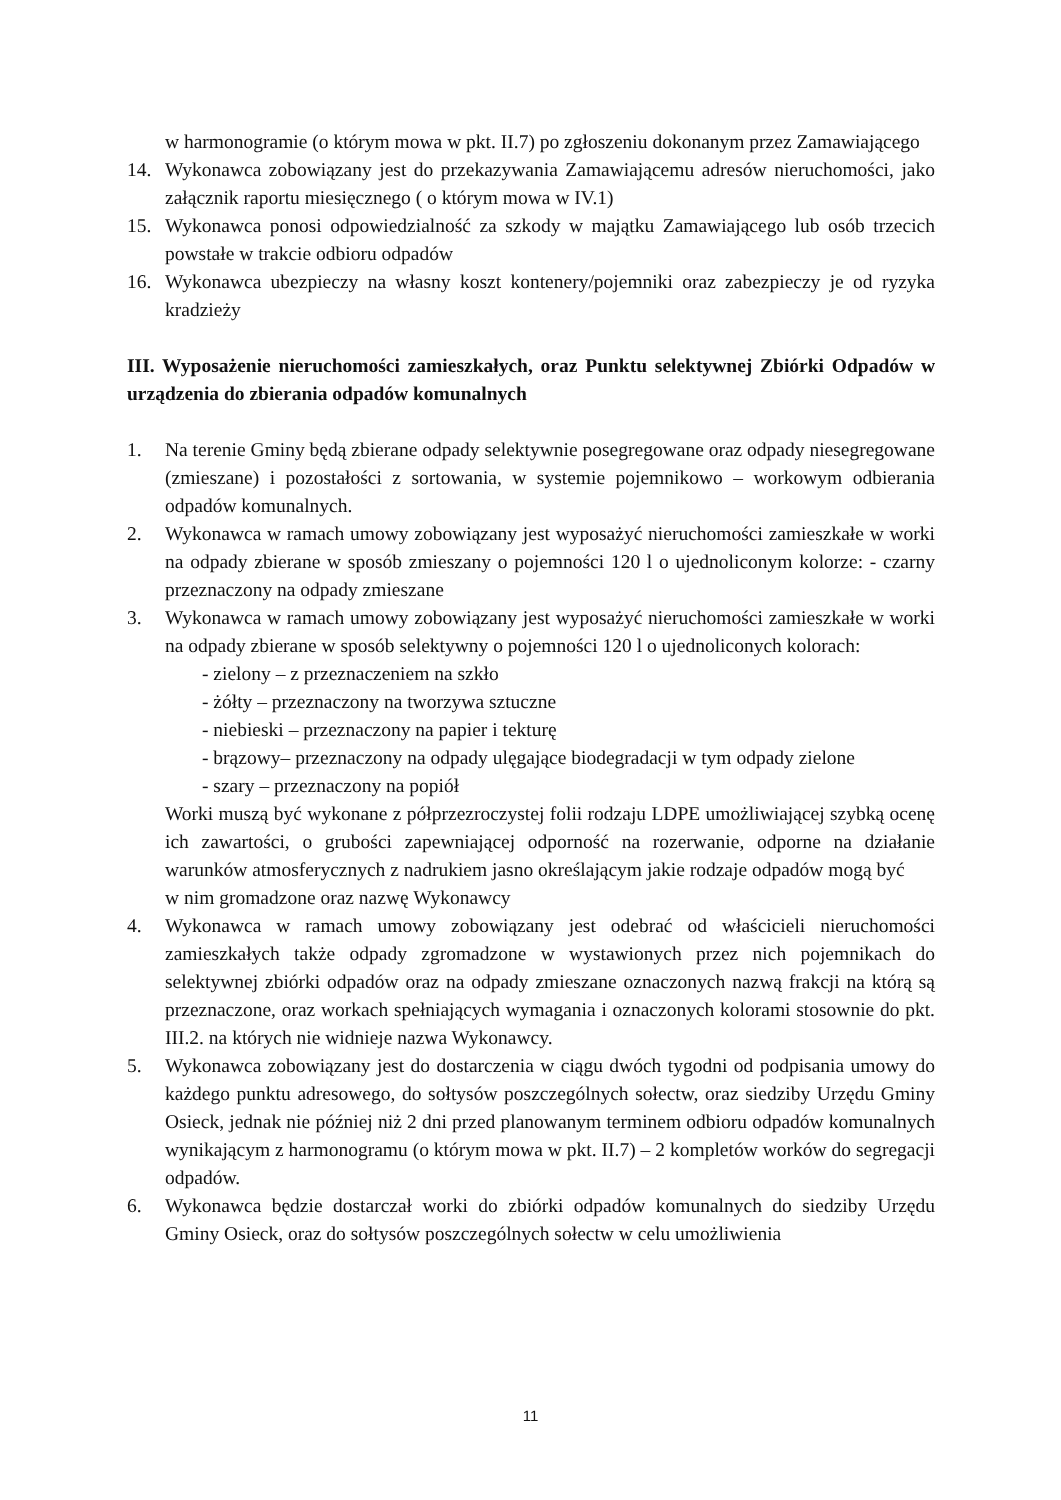w harmonogramie (o którym mowa w pkt. II.7) po zgłoszeniu dokonanym przez Zamawiającego
14. Wykonawca zobowiązany jest do przekazywania Zamawiającemu adresów nieruchomości, jako załącznik raportu miesięcznego ( o którym mowa w IV.1)
15. Wykonawca ponosi odpowiedzialność za szkody w majątku Zamawiającego lub osób trzecich powstałe w trakcie odbioru odpadów
16. Wykonawca ubezpieczy na własny koszt kontenery/pojemniki oraz zabezpieczy je od ryzyka kradzieży
III. Wyposażenie nieruchomości zamieszkałych, oraz Punktu selektywnej Zbiórki Odpadów w urządzenia do zbierania odpadów komunalnych
1. Na terenie Gminy będą zbierane odpady selektywnie posegregowane oraz odpady niesegregowane (zmieszane) i pozostałości z sortowania, w systemie pojemnikowo – workowym odbierania odpadów komunalnych.
2. Wykonawca w ramach umowy zobowiązany jest wyposażyć nieruchomości zamieszkałe w worki na odpady zbierane w sposób zmieszany o pojemności 120 l o ujednoliconym kolorze: - czarny przeznaczony na odpady zmieszane
3. Wykonawca w ramach umowy zobowiązany jest wyposażyć nieruchomości zamieszkałe w worki na odpady zbierane w sposób selektywny o pojemności 120 l o ujednoliconych kolorach:
- zielony – z przeznaczeniem na szkło
- żółty – przeznaczony na tworzywa sztuczne
- niebieski – przeznaczony na papier i tekturę
- brązowy– przeznaczony na odpady ulęgające biodegradacji w tym odpady zielone
- szary – przeznaczony na popiół
Worki muszą być wykonane z półprzezroczystej folii rodzaju LDPE umożliwiającej szybką ocenę ich zawartości, o grubości zapewniającej odporność na rozerwanie, odporne na działanie warunków atmosferycznych z nadrukiem jasno określającym jakie rodzaje odpadów mogą być
w nim gromadzone oraz nazwę Wykonawcy
4. Wykonawca w ramach umowy zobowiązany jest odebrać od właścicieli nieruchomości zamieszkałych także odpady zgromadzone w wystawionych przez nich pojemnikach do selektywnej zbiórki odpadów oraz na odpady zmieszane oznaczonych nazwą frakcji na którą są przeznaczone, oraz workach spełniających wymagania i oznaczonych kolorami stosownie do pkt. III.2. na których nie widnieje nazwa Wykonawcy.
5. Wykonawca zobowiązany jest do dostarczenia w ciągu dwóch tygodni od podpisania umowy do każdego punktu adresowego, do sołtysów poszczególnych sołectw, oraz siedziby Urzędu Gminy Osieck, jednak nie później niż 2 dni przed planowanym terminem odbioru odpadów komunalnych wynikającym z harmonogramu (o którym mowa w pkt. II.7) – 2 kompletów worków do segregacji odpadów.
6. Wykonawca będzie dostarczał worki do zbiórki odpadów komunalnych do siedziby Urzędu Gminy Osieck, oraz do sołtysów poszczególnych sołectw w celu umożliwienia
11